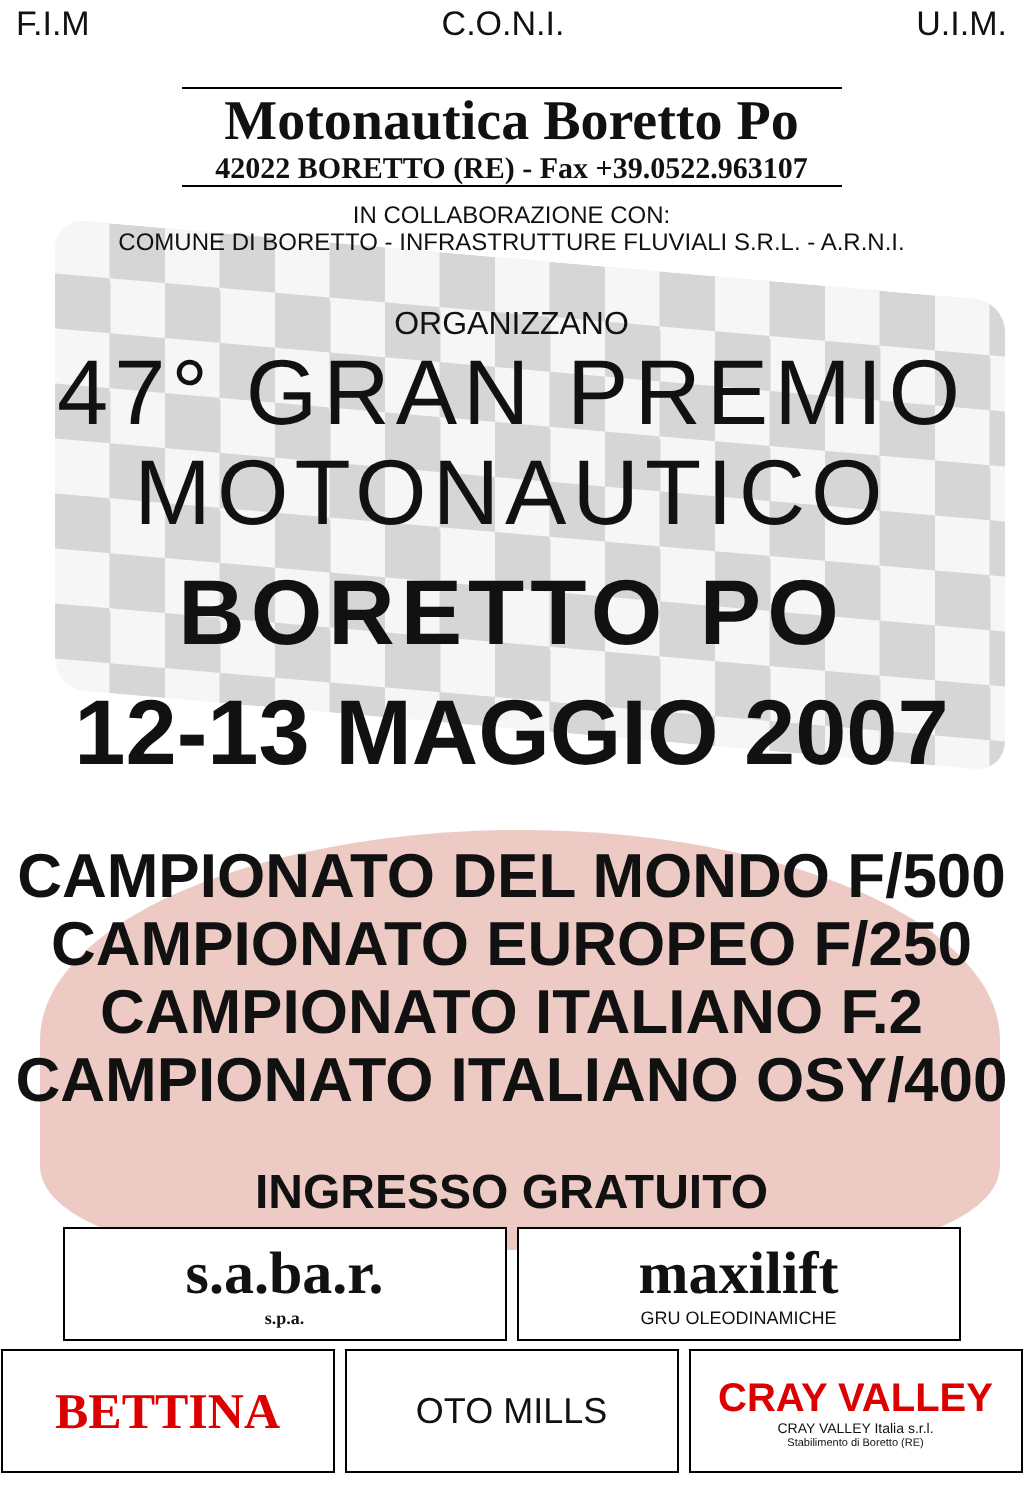F.I.M C.O.N.I. U.I.M.
Motonautica Boretto Po
42022 BORETTO (RE) - Fax +39.0522.963107
IN COLLABORAZIONE CON:
COMUNE DI BORETTO - INFRASTRUTTURE FLUVIALI S.R.L. - A.R.N.I.
ORGANIZZANO
47° GRAN PREMIO
MOTONAUTICO
BORETTO PO
12-13 MAGGIO 2007
CAMPIONATO DEL MONDO F/500
CAMPIONATO EUROPEO F/250
CAMPIONATO ITALIANO F.2
CAMPIONATO ITALIANO OSY/400
INGRESSO GRATUITO
s.a.ba.r.
s.p.a.
maxilift
GRU OLEODINAMICHE
BETTINA
OTO MILLS CRAY VALLEY
CRAY VALLEY Italia s.r.l.
Stabilimento di Boretto (RE)